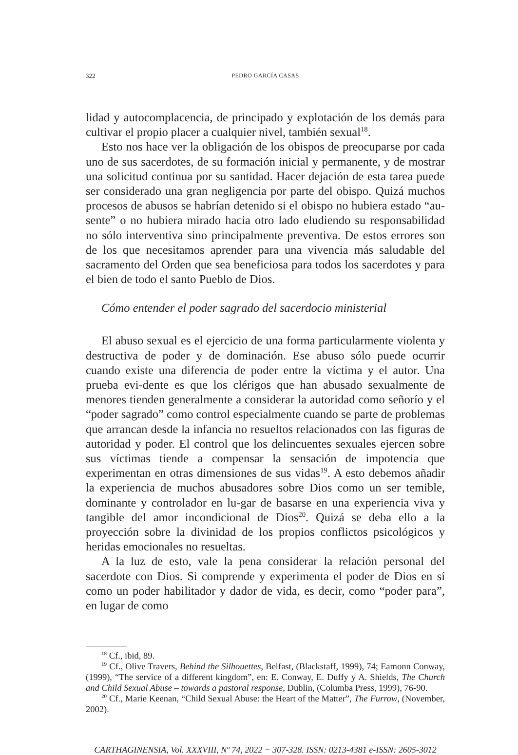322 PEDRO GARCÍA CASAS
lidad y autocomplacencia, de principado y explotación de los demás para cultivar el propio placer a cualquier nivel, también sexual<sup>18</sup>.
Esto nos hace ver la obligación de los obispos de preocuparse por cada uno de sus sacerdotes, de su formación inicial y permanente, y de mostrar una solicitud continua por su santidad. Hacer dejación de esta tarea puede ser considerado una gran negligencia por parte del obispo. Quizá muchos procesos de abusos se habrían detenido si el obispo no hubiera estado “au-sente” o no hubiera mirado hacia otro lado eludiendo su responsabilidad no sólo interventiva sino principalmente preventiva. De estos errores son de los que necesitamos aprender para una vivencia más saludable del sacramento del Orden que sea beneficiosa para todos los sacerdotes y para el bien de todo el santo Pueblo de Dios.
Cómo entender el poder sagrado del sacerdocio ministerial
El abuso sexual es el ejercicio de una forma particularmente violenta y destructiva de poder y de dominación. Ese abuso sólo puede ocurrir cuando existe una diferencia de poder entre la víctima y el autor. Una prueba evi-dente es que los clérigos que han abusado sexualmente de menores tienden generalmente a considerar la autoridad como señorío y el “poder sagrado” como control especialmente cuando se parte de problemas que arrancan desde la infancia no resueltos relacionados con las figuras de autoridad y poder. El control que los delincuentes sexuales ejercen sobre sus víctimas tiende a compensar la sensación de impotencia que experimentan en otras dimensiones de sus vidas<sup>19</sup>. A esto debemos añadir la experiencia de muchos abusadores sobre Dios como un ser temible, dominante y controlador en lu-gar de basarse en una experiencia viva y tangible del amor incondicional de Dios<sup>20</sup>. Quizá se deba ello a la proyección sobre la divinidad de los propios conflictos psicológicos y heridas emocionales no resueltas.
A la luz de esto, vale la pena considerar la relación personal del sacerdote con Dios. Si comprende y experimenta el poder de Dios en sí como un poder habilitador y dador de vida, es decir, como “poder para”, en lugar de como
<sup>18</sup> Cf., ibid, 89.
<sup>19</sup> Cf., Olive Travers, Behind the Silhouettes, Belfast, (Blackstaff, 1999), 74; Eamonn Conway, (1999), “The service of a different kingdom”, en: E. Conway, E. Duffy y A. Shields, The Church and Child Sexual Abuse – towards a pastoral response, Dublin, (Columba Press, 1999), 76-90.
<sup>20</sup> Cf., Marie Keenan, “Child Sexual Abuse: the Heart of the Matter”, The Furrow, (November, 2002).
CARTHAGINENSIA, Vol. XXXVIII, Nº 74, 2022 − 307-328. ISSN: 0213-4381 e-ISSN: 2605-3012